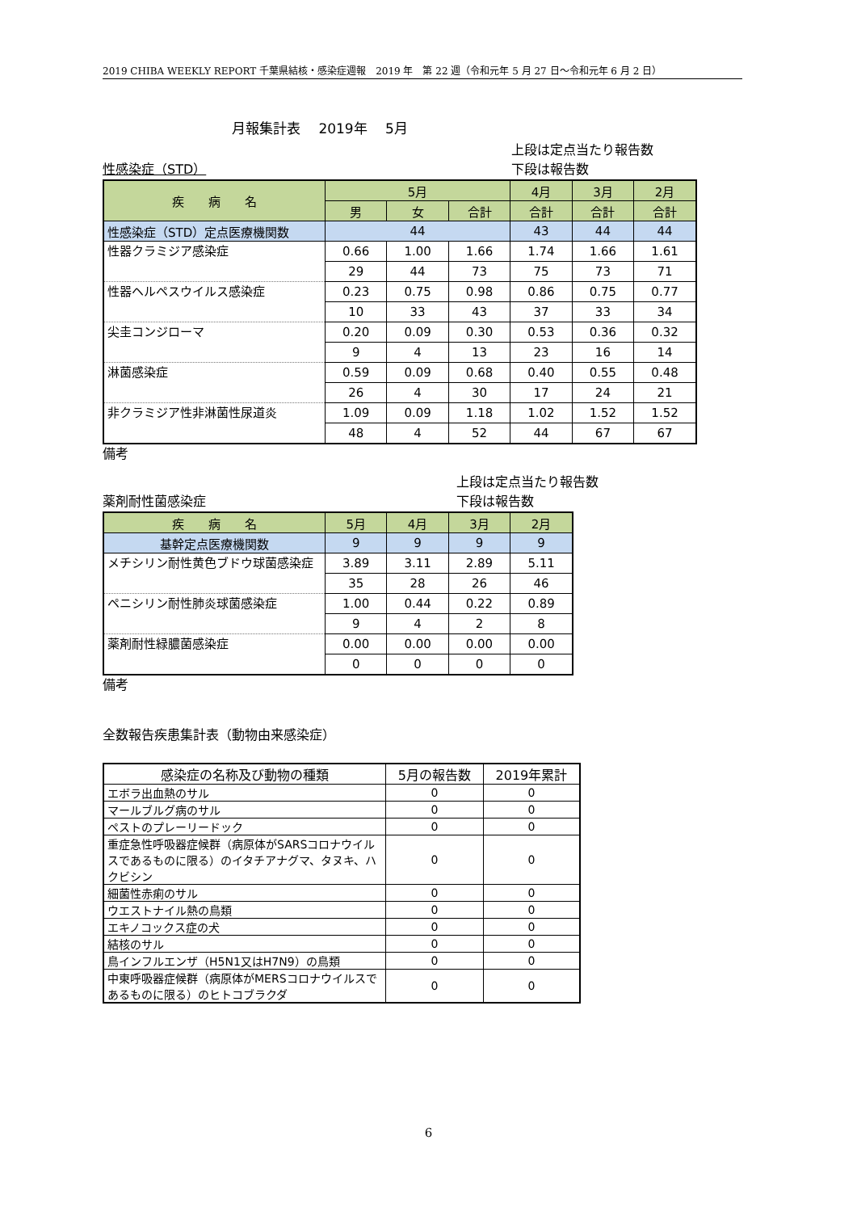2019 CHIBA WEEKLY REPORT 千葉県結核・感染症週報　2019 年　第 22 週（令和元年 5 月 27 日～令和元年 6 月 2 日）
月報集計表　 2019年　 5月
性感染症（STD）
上段は定点当たり報告数
下段は報告数
| 疾 病 名 | 5月 | | | 4月 | 3月 | 2月 |
| --- | --- | --- | --- | --- | --- | --- |
| | 男 | 女 | 合計 | 合計 | 合計 | 合計 |
| 性感染症（STD）定点医療機関数 | 44 | | | 43 | 44 | 44 |
| 性器クラミジア感染症 | 0.66 | 1.00 | 1.66 | 1.74 | 1.66 | 1.61 |
| | 29 | 44 | 73 | 75 | 73 | 71 |
| 性器ヘルペスウイルス感染症 | 0.23 | 0.75 | 0.98 | 0.86 | 0.75 | 0.77 |
| | 10 | 33 | 43 | 37 | 33 | 34 |
| 尖圭コンジローマ | 0.20 | 0.09 | 0.30 | 0.53 | 0.36 | 0.32 |
| | 9 | 4 | 13 | 23 | 16 | 14 |
| 淋菌感染症 | 0.59 | 0.09 | 0.68 | 0.40 | 0.55 | 0.48 |
| | 26 | 4 | 30 | 17 | 24 | 21 |
| 非クラミジア性非淋菌性尿道炎 | 1.09 | 0.09 | 1.18 | 1.02 | 1.52 | 1.52 |
| | 48 | 4 | 52 | 44 | 67 | 67 |
備考
薬剤耐性菌感染症
上段は定点当たり報告数
下段は報告数
| 疾 病 名 | 5月 | 4月 | 3月 | 2月 |
| --- | --- | --- | --- | --- |
| 基幹定点医療機関数 | 9 | 9 | 9 | 9 |
| メチシリン耐性黄色ブドウ球菌感染症 | 3.89 | 3.11 | 2.89 | 5.11 |
| | 35 | 28 | 26 | 46 |
| ペニシリン耐性肺炎球菌感染症 | 1.00 | 0.44 | 0.22 | 0.89 |
| | 9 | 4 | 2 | 8 |
| 薬剤耐性緑膿菌感染症 | 0.00 | 0.00 | 0.00 | 0.00 |
| | 0 | 0 | 0 | 0 |
備考
全数報告疾患集計表（動物由来感染症）
| 感染症の名称及び動物の種類 | 5月の報告数 | 2019年累計 |
| --- | --- | --- |
| エボラ出血熱のサル | 0 | 0 |
| マールブルグ病のサル | 0 | 0 |
| ペストのプレーリードック | 0 | 0 |
| 重症急性呼吸器症候群（病原体がSARSコロナウイルスであるものに限る）のイタチアナグマ、タヌキ、ハクビシン | 0 | 0 |
| 細菌性赤痢のサル | 0 | 0 |
| ウエストナイル熱の鳥類 | 0 | 0 |
| エキノコックス症の犬 | 0 | 0 |
| 結核のサル | 0 | 0 |
| 鳥インフルエンザ（H5N1又はH7N9）の鳥類 | 0 | 0 |
| 中東呼吸器症候群（病原体がMERSコロナウイルスであるものに限る）のヒトコブラクダ | 0 | 0 |
6